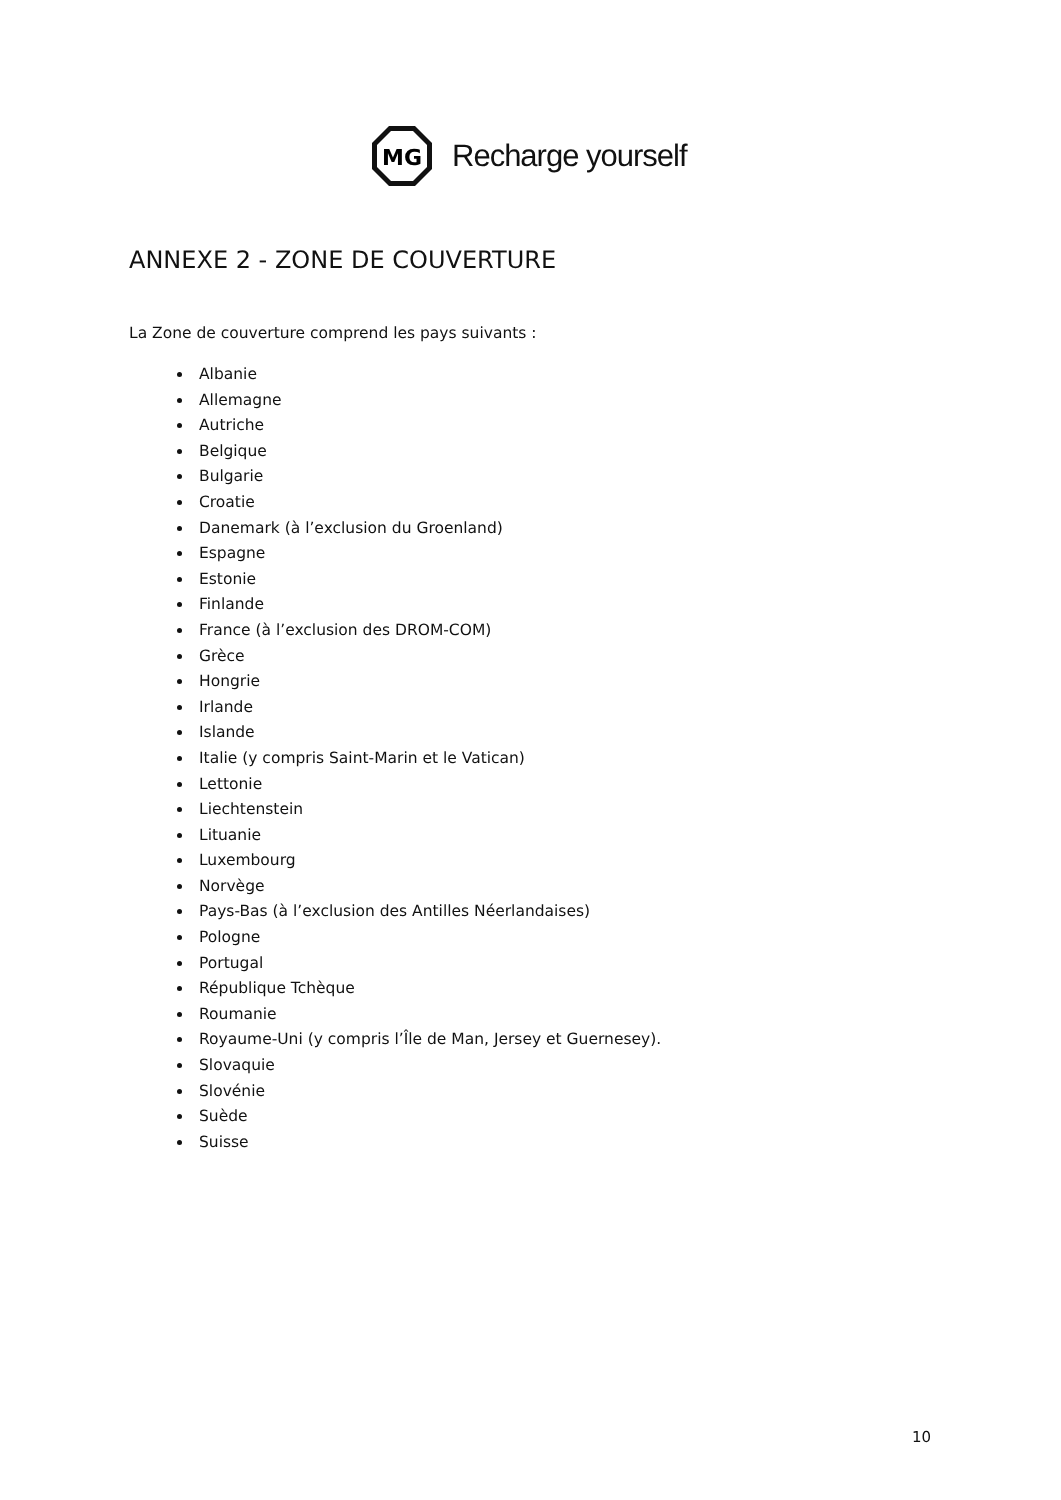MG
Recharge yourself
ANNEXE 2 - ZONE DE COUVERTURE
La Zone de couverture comprend les pays suivants :
Albanie
Allemagne
Autriche
Belgique
Bulgarie
Croatie
Danemark (à l’exclusion du Groenland)
Espagne
Estonie
Finlande
France (à l’exclusion des DROM-COM)
Grèce
Hongrie
Irlande
Islande
Italie (y compris Saint-Marin et le Vatican)
Lettonie
Liechtenstein
Lituanie
Luxembourg
Norvège
Pays-Bas (à l’exclusion des Antilles Néerlandaises)
Pologne
Portugal
République Tchèque
Roumanie
Royaume-Uni (y compris l’Île de Man, Jersey et Guernesey).
Slovaquie
Slovénie
Suède
Suisse
10